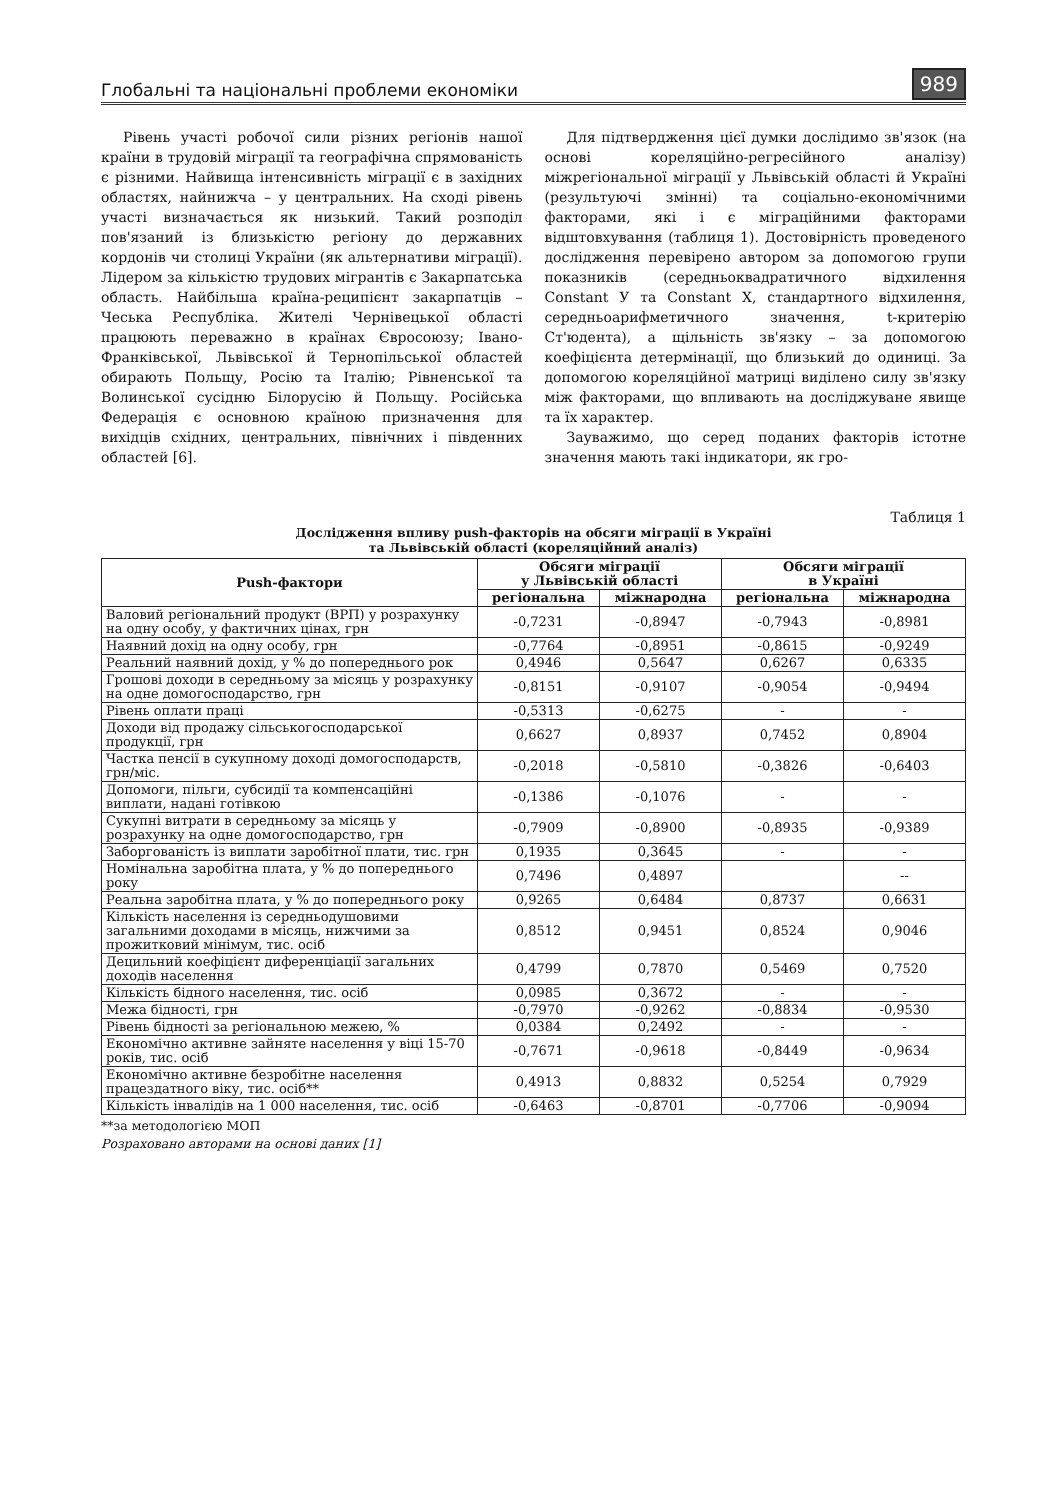Глобальні та національні проблеми економіки 989
Рівень участі робочої сили різних регіонів нашої країни в трудовій міграції та географічна спрямованість є різними. Найвища інтенсивність міграції є в західних областях, найнижча – у центральних. На сході рівень участі визначається як низький. Такий розподіл пов'язаний із близькістю регіону до державних кордонів чи столиці України (як альтернативи міграції). Лідером за кількістю трудових мігрантів є Закарпатська область. Найбільша країна-реципієнт закарпатців – Чеська Республіка. Жителі Чернівецької області працюють переважно в країнах Євросоюзу; Івано-Франківської, Львівської й Тернопільської областей обирають Польщу, Росію та Італію; Рівненської та Волинської сусідню Білорусію й Польщу. Російська Федерація є основною країною призначення для вихідців східних, центральних, північних і південних областей [6].
Для підтвердження цієї думки дослідимо зв'язок (на основі кореляційно-регресійного аналізу) міжрегіональної міграції у Львівській області й Україні (результуючі змінні) та соціально-економічними факторами, які і є міграційними факторами відштовхування (таблиця 1). Достовірність проведеного дослідження перевірено автором за допомогою групи показників (середньоквадратичного відхилення Constant У та Constant X, стандартного відхилення, середньоарифметичного значення, t-критерію Ст'юдента), а щільність зв'язку – за допомогою коефіцієнта детермінації, що близький до одиниці. За допомогою кореляційної матриці виділено силу зв'язку між факторами, що впливають на досліджуване явище та їх характер.
Зауважимо, що серед поданих факторів істотне значення мають такі індикатори, як гро-
Таблиця 1
Дослідження впливу push-факторів на обсяги міграції в Україні
та Львівській області (кореляційний аналіз)
| Push-фактори | Обсяги міграції у Львівській області | | Обсяги міграції в Україні | |
| --- | --- | --- | --- | --- |
| | регіональна | міжнародна | регіональна | міжнародна |
| Валовий регіональний продукт (ВРП) у розрахунку на одну особу, у фактичних цінах, грн | -0,7231 | -0,8947 | -0,7943 | -0,8981 |
| Наявний дохід на одну особу, грн | -0,7764 | -0,8951 | -0,8615 | -0,9249 |
| Реальний наявний дохід, у % до попереднього рок | 0,4946 | 0,5647 | 0,6267 | 0,6335 |
| Грошові доходи в середньому за місяць у розрахунку на одне домогосподарство, грн | -0,8151 | -0,9107 | -0,9054 | -0,9494 |
| Рівень оплати праці | -0,5313 | -0,6275 | - | - |
| Доходи від продажу сільськогосподарської продукції, грн | 0,6627 | 0,8937 | 0,7452 | 0,8904 |
| Частка пенсії в сукупному доході домогосподарств, грн/міс. | -0,2018 | -0,5810 | -0,3826 | -0,6403 |
| Допомоги, пільги, субсидії та компенсаційні виплати, надані готівкою | -0,1386 | -0,1076 | - | - |
| Сукупні витрати в середньому за місяць у розрахунку на одне домогосподарство, грн | -0,7909 | -0,8900 | -0,8935 | -0,9389 |
| Заборгованість із виплати заробітної плати, тис. грн | 0,1935 | 0,3645 | - | - |
| Номінальна заробітна плата, у % до попереднього року | 0,7496 | 0,4897 | | -- |
| Реальна заробітна плата, у % до попереднього року | 0,9265 | 0,6484 | 0,8737 | 0,6631 |
| Кількість населення із середньодушовими загальними доходами в місяць, нижчими за прожитковий мінімум, тис. осіб | 0,8512 | 0,9451 | 0,8524 | 0,9046 |
| Децильний коефіцієнт диференціації загальних доходів населення | 0,4799 | 0,7870 | 0,5469 | 0,7520 |
| Кількість бідного населення, тис. осіб | 0,0985 | 0,3672 | - | - |
| Межа бідності, грн | -0,7970 | -0,9262 | -0,8834 | -0,9530 |
| Рівень бідності за регіональною межею, % | 0,0384 | 0,2492 | - | - |
| Економічно активне зайняте населення у віці 15-70 років, тис. осіб | -0,7671 | -0,9618 | -0,8449 | -0,9634 |
| Економічно активне безробітне населення працездатного віку, тис. осіб** | 0,4913 | 0,8832 | 0,5254 | 0,7929 |
| Кількість інвалідів на 1 000 населення, тис. осіб | -0,6463 | -0,8701 | -0,7706 | -0,9094 |
**за методологією МОП
Розраховано авторами на основі даних [1]